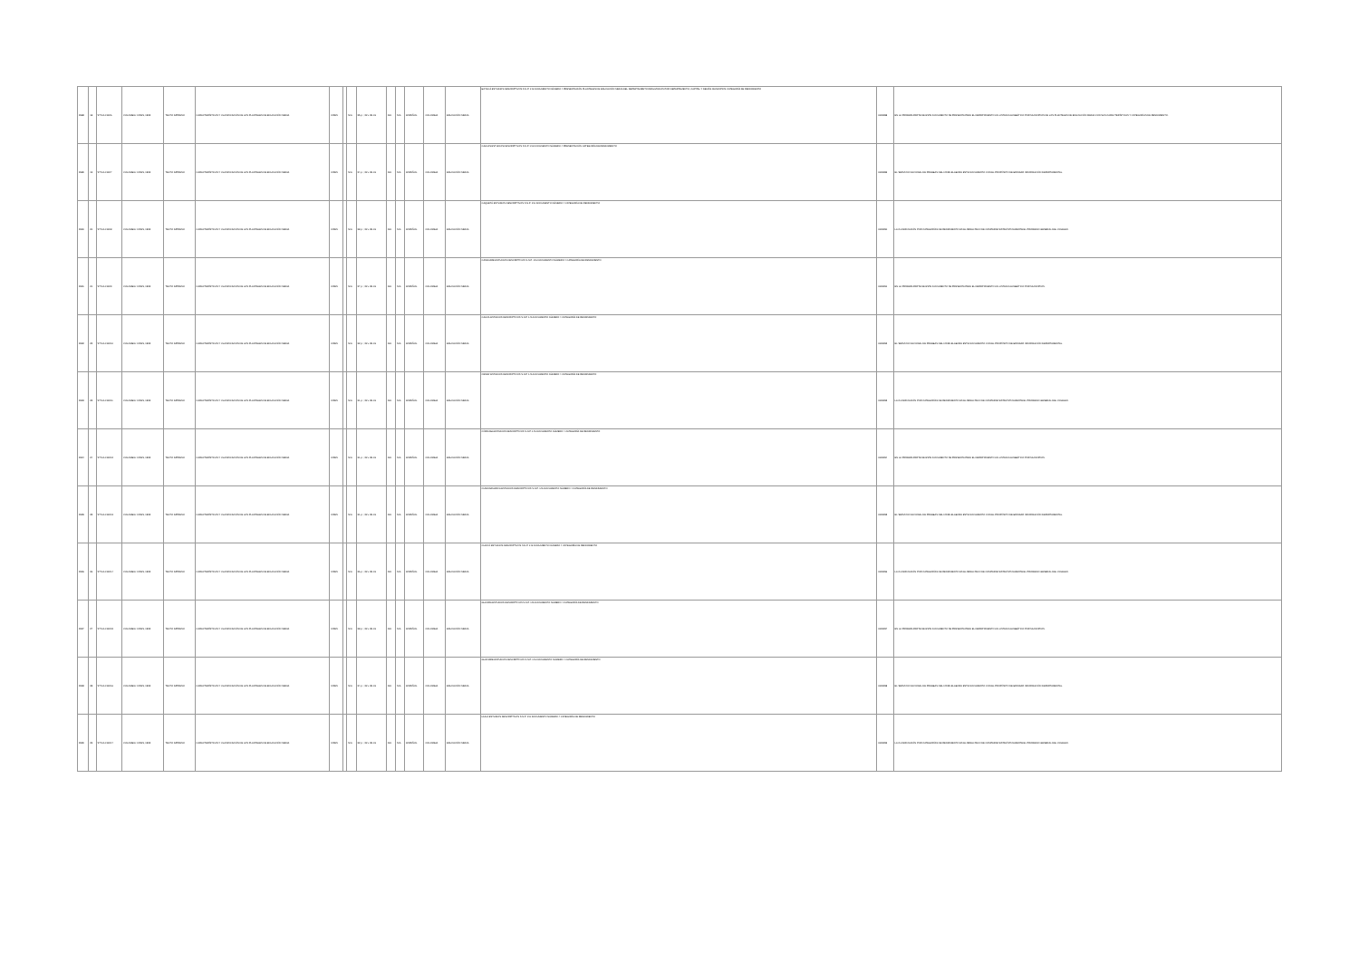| 9988 | 18 | STS-2-C13e6 | COLOMBIA: ICFES, 1995 | TEXTO IMPRESO | CARACTERÍSTICAS Y CLASIFICACIÓN DE LOS PLANTELES DE EDUCACIÓN MEDIA | ICFES | | N/A | 35 p. ; 22 x 28 cm | N/A | N/A | ESPAÑOL | COLOMBIA | EDUCACIÓN MEDIA | BOYACÁ ESTUDIOS DESCRIPTIVOS S.N.P. 146 DOCUMENTO NÚMERO 4 PRESENTACIÓN PLANTELES DE EDUCACIÓN MEDIA DEL DEPARTAMENTO RESULTADOS POR DEPARTAMENTO, CAPITAL Y DEMÁS MUNICIPIOS CATEGORÍA DE RENDIMIENTO | 0009988 | EN LA PRIMERA PARTE DE ESTE DOCUMENTO SE PRESENTA PARA EL DEPARTAMENTO UN LISTADO ALFABÉTICO POR MUNICIPIOS DE LOS PLANTELES DE EDUCACIÓN MEDIA CON SUS CARACTERÍSTICAS Y CATEGORÍAS DE RENDIMIENTO. |
| 9989 | 19 | STS-2-C13e7 | COLOMBIA: ICFES, 1995 | TEXTO IMPRESO | CARACTERÍSTICAS Y CLASIFICACIÓN DE LOS PLANTELES DE EDUCACIÓN MEDIA | ICFES | | N/A | 34 p. ; 22 x 28 cm | N/A | N/A | ESPAÑOL | COLOMBIA | EDUCACIÓN MEDIA | CALDAS ESTUDIOS DESCRIPTIVOS S.N.P. 146 DOCUMENTO NÚMERO 4 PRESENTACIÓN CATEGORÍA DE RENDIMIENTO | 0009989 | EL SERVICIO NACIONAL DE PRUEBAS DEL ICFES ELABORA ESTE DOCUMENTO CON EL PROPÓSITO DE BRINDAR INFORMACIÓN DEPARTAMENTAL. |
| 9990 | 20 | STS-2-C13e8 | COLOMBIA: ICFES, 1995 | TEXTO IMPRESO | CARACTERÍSTICAS Y CLASIFICACIÓN DE LOS PLANTELES DE EDUCACIÓN MEDIA | ICFES | | N/A | 38 p. ; 22 x 28 cm | N/A | N/A | ESPAÑOL | COLOMBIA | EDUCACIÓN MEDIA | CAQUETÁ ESTUDIOS DESCRIPTIVOS S.N.P. 146 DOCUMENTO NÚMERO 4 CATEGORÍA DE RENDIMIENTO | 0009990 | LA CLASIFICACIÓN POR CATEGORÍAS DE RENDIMIENTO ES EL RESULTADO DE COMPARAR ESTADÍSTICAMENTE EL PROMEDIO GENERAL DEL COLEGIO. |
| 9991 | 21 | STS-2-C13e9 | COLOMBIA: ICFES, 1995 | TEXTO IMPRESO | CARACTERÍSTICAS Y CLASIFICACIÓN DE LOS PLANTELES DE EDUCACIÓN MEDIA | ICFES | | N/A | 37 p. ; 22 x 28 cm | N/A | N/A | ESPAÑOL | COLOMBIA | EDUCACIÓN MEDIA | CASANARE ESTUDIOS DESCRIPTIVOS S.N.P. 146 DOCUMENTO NÚMERO 4 CATEGORÍA DE RENDIMIENTO | 0009991 | EN LA PRIMERA PARTE DE ESTE DOCUMENTO SE PRESENTA PARA EL DEPARTAMENTO UN LISTADO ALFABÉTICO POR MUNICIPIOS. |
| 9992 | 22 | STS-2-C13e10 | COLOMBIA: ICFES, 1995 | TEXTO IMPRESO | CARACTERÍSTICAS Y CLASIFICACIÓN DE LOS PLANTELES DE EDUCACIÓN MEDIA | ICFES | | N/A | 32 p. ; 22 x 28 cm | N/A | N/A | ESPAÑOL | COLOMBIA | EDUCACIÓN MEDIA | CAUCA ESTUDIOS DESCRIPTIVOS S.N.P. 146 DOCUMENTO NÚMERO 4 CATEGORÍA DE RENDIMIENTO | 0009992 | EL SERVICIO NACIONAL DE PRUEBAS DEL ICFES ELABORA ESTE DOCUMENTO CON EL PROPÓSITO DE BRINDAR INFORMACIÓN DEPARTAMENTAL. |
| 9993 | 23 | STS-2-C13e11 | COLOMBIA: ICFES, 1995 | TEXTO IMPRESO | CARACTERÍSTICAS Y CLASIFICACIÓN DE LOS PLANTELES DE EDUCACIÓN MEDIA | ICFES | | N/A | 31 p. ; 22 x 28 cm | N/A | N/A | ESPAÑOL | COLOMBIA | EDUCACIÓN MEDIA | CESAR ESTUDIOS DESCRIPTIVOS S.N.P. 146 DOCUMENTO NÚMERO 4 CATEGORÍA DE RENDIMIENTO | 0009993 | LA CLASIFICACIÓN POR CATEGORÍAS DE RENDIMIENTO ES EL RESULTADO DE COMPARAR ESTADÍSTICAMENTE EL PROMEDIO GENERAL DEL COLEGIO. |
| 9994 | 24 | STS-2-C13e12 | COLOMBIA: ICFES, 1995 | TEXTO IMPRESO | CARACTERÍSTICAS Y CLASIFICACIÓN DE LOS PLANTELES DE EDUCACIÓN MEDIA | ICFES | | N/A | 31 p. ; 22 x 28 cm | N/A | N/A | ESPAÑOL | COLOMBIA | EDUCACIÓN MEDIA | CÓRDOBA ESTUDIOS DESCRIPTIVOS S.N.P. 146 DOCUMENTO NÚMERO 4 CATEGORÍA DE RENDIMIENTO | 0009994 | EN LA PRIMERA PARTE DE ESTE DOCUMENTO SE PRESENTA PARA EL DEPARTAMENTO UN LISTADO ALFABÉTICO POR MUNICIPIOS. |
| 9995 | 25 | STS-2-C13e13 | COLOMBIA: ICFES, 1995 | TEXTO IMPRESO | CARACTERÍSTICAS Y CLASIFICACIÓN DE LOS PLANTELES DE EDUCACIÓN MEDIA | ICFES | | N/A | 31 p. ; 22 x 28 cm | N/A | N/A | ESPAÑOL | COLOMBIA | EDUCACIÓN MEDIA | CUNDINAMARCA ESTUDIOS DESCRIPTIVOS S.N.P. 146 DOCUMENTO NÚMERO 4 CATEGORÍA DE RENDIMIENTO | 0009995 | EL SERVICIO NACIONAL DE PRUEBAS DEL ICFES ELABORA ESTE DOCUMENTO CON EL PROPÓSITO DE BRINDAR INFORMACIÓN DEPARTAMENTAL. |
| 9996 | 26 | STS-2-C13e14 | COLOMBIA: ICFES, 1995 | TEXTO IMPRESO | CARACTERÍSTICAS Y CLASIFICACIÓN DE LOS PLANTELES DE EDUCACIÓN MEDIA | ICFES | | N/A | 36 p. ; 22 x 28 cm | N/A | N/A | ESPAÑOL | COLOMBIA | EDUCACIÓN MEDIA | CHOCÓ ESTUDIOS DESCRIPTIVOS S.N.P. 146 DOCUMENTO NÚMERO 4 CATEGORÍA DE RENDIMIENTO | 0009996 | LA CLASIFICACIÓN POR CATEGORÍAS DE RENDIMIENTO ES EL RESULTADO DE COMPARAR ESTADÍSTICAMENTE EL PROMEDIO GENERAL DEL COLEGIO. |
| 9997 | 27 | STS-2-C13e15 | COLOMBIA: ICFES, 1995 | TEXTO IMPRESO | CARACTERÍSTICAS Y CLASIFICACIÓN DE LOS PLANTELES DE EDUCACIÓN MEDIA | ICFES | | N/A | 38 p. ; 22 x 28 cm | N/A | N/A | ESPAÑOL | COLOMBIA | EDUCACIÓN MEDIA | GUAJIRA ESTUDIOS DESCRIPTIVOS S.N.P. 146 DOCUMENTO NÚMERO 4 CATEGORÍA DE RENDIMIENTO | 0009997 | EN LA PRIMERA PARTE DE ESTE DOCUMENTO SE PRESENTA PARA EL DEPARTAMENTO UN LISTADO ALFABÉTICO POR MUNICIPIOS. |
| 9998 | 28 | STS-2-C13e16 | COLOMBIA: ICFES, 1995 | TEXTO IMPRESO | CARACTERÍSTICAS Y CLASIFICACIÓN DE LOS PLANTELES DE EDUCACIÓN MEDIA | ICFES | | N/A | 34 p. ; 22 x 28 cm | N/A | N/A | ESPAÑOL | COLOMBIA | EDUCACIÓN MEDIA | GUAVIARE ESTUDIOS DESCRIPTIVOS S.N.P. 146 DOCUMENTO NÚMERO 4 CATEGORÍA DE RENDIMIENTO | 0009998 | EL SERVICIO NACIONAL DE PRUEBAS DEL ICFES ELABORA ESTE DOCUMENTO CON EL PROPÓSITO DE BRINDAR INFORMACIÓN DEPARTAMENTAL. |
| 9999 | 29 | STS-2-C13e17 | COLOMBIA: ICFES, 1995 | TEXTO IMPRESO | CARACTERÍSTICAS Y CLASIFICACIÓN DE LOS PLANTELES DE EDUCACIÓN MEDIA | ICFES | | N/A | 32 p. ; 22 x 28 cm | N/A | N/A | ESPAÑOL | COLOMBIA | EDUCACIÓN MEDIA | HUILA ESTUDIOS DESCRIPTIVOS S.N.P. 146 DOCUMENTO NÚMERO 4 CATEGORÍA DE RENDIMIENTO | 0009999 | LA CLASIFICACIÓN POR CATEGORÍAS DE RENDIMIENTO ES EL RESULTADO DE COMPARAR ESTADÍSTICAMENTE EL PROMEDIO GENERAL DEL COLEGIO. |